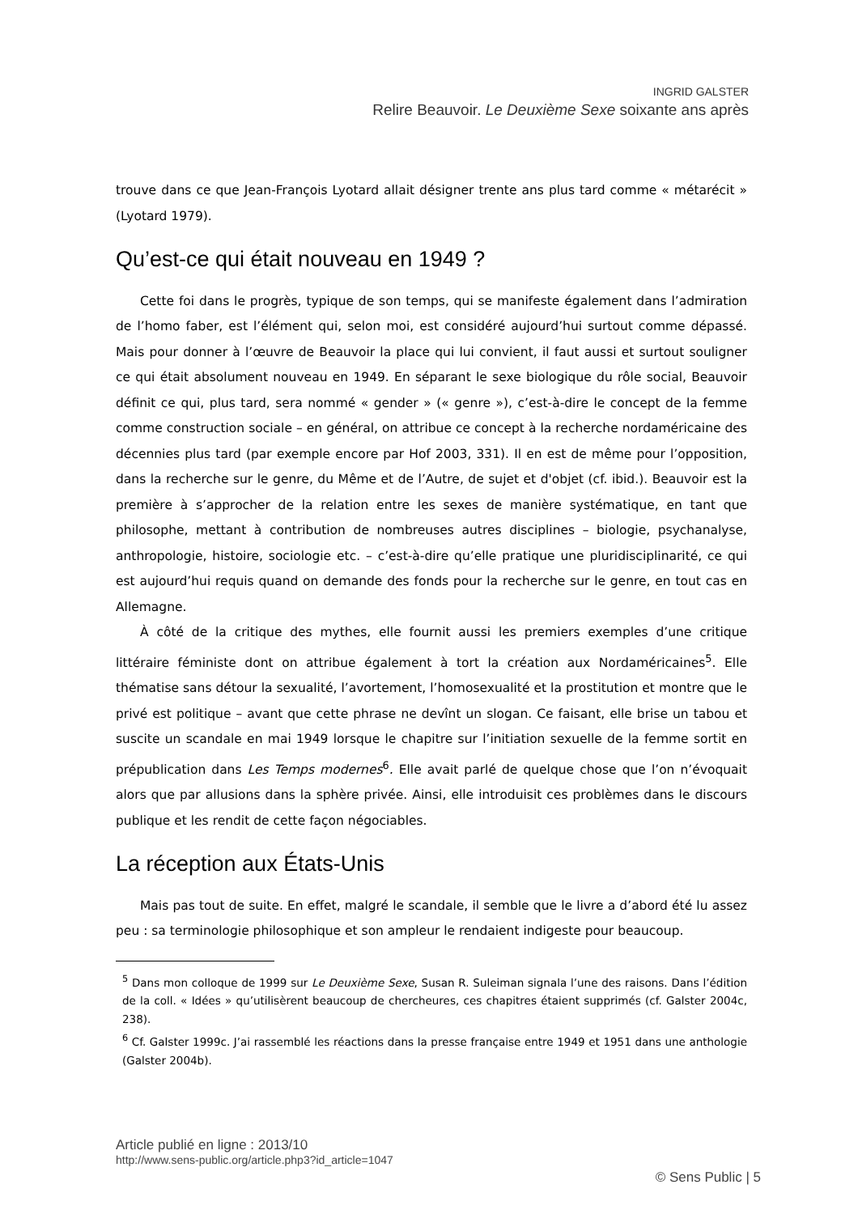INGRID GALSTER
Relire Beauvoir. Le Deuxième Sexe soixante ans après
trouve dans ce que Jean-François Lyotard allait désigner trente ans plus tard comme « métarécit » (Lyotard 1979).
Qu’est-ce qui était nouveau en 1949 ?
Cette foi dans le progrès, typique de son temps, qui se manifeste également dans l’admiration de l’homo faber, est l’élément qui, selon moi, est considéré aujourd’hui surtout comme dépassé. Mais pour donner à l’œuvre de Beauvoir la place qui lui convient, il faut aussi et surtout souligner ce qui était absolument nouveau en 1949. En séparant le sexe biologique du rôle social, Beauvoir définit ce qui, plus tard, sera nommé « gender » (« genre »), c’est-à-dire le concept de la femme comme construction sociale – en général, on attribue ce concept à la recherche nordaméricaine des décennies plus tard (par exemple encore par Hof 2003, 331). Il en est de même pour l’opposition, dans la recherche sur le genre, du Même et de l’Autre, de sujet et d'objet (cf. ibid.). Beauvoir est la première à s’approcher de la relation entre les sexes de manière systématique, en tant que philosophe, mettant à contribution de nombreuses autres disciplines – biologie, psychanalyse, anthropologie, histoire, sociologie etc. – c’est-à-dire qu’elle pratique une pluridisciplinarité, ce qui est aujourd’hui requis quand on demande des fonds pour la recherche sur le genre, en tout cas en Allemagne.
À côté de la critique des mythes, elle fournit aussi les premiers exemples d’une critique littéraire féministe dont on attribue également à tort la création aux Nordaméricaines<sup>5</sup>. Elle thématise sans détour la sexualité, l’avortement, l’homosexualité et la prostitution et montre que le privé est politique – avant que cette phrase ne devînt un slogan. Ce faisant, elle brise un tabou et suscite un scandale en mai 1949 lorsque le chapitre sur l’initiation sexuelle de la femme sortit en prépublication dans Les Temps modernes<sup>6</sup>. Elle avait parlé de quelque chose que l’on n’évoquait alors que par allusions dans la sphère privée. Ainsi, elle introduisit ces problèmes dans le discours publique et les rendit de cette façon négociables.
La réception aux États-Unis
Mais pas tout de suite. En effet, malgré le scandale, il semble que le livre a d’abord été lu assez peu : sa terminologie philosophique et son ampleur le rendaient indigeste pour beaucoup.
<sup>5</sup> Dans mon colloque de 1999 sur Le Deuxième Sexe, Susan R. Suleiman signala l’une des raisons. Dans l’édition de la coll. « Idées » qu’utilisèrent beaucoup de chercheures, ces chapitres étaient supprimés (cf. Galster 2004c, 238).
<sup>6</sup> Cf. Galster 1999c. J’ai rassemblé les réactions dans la presse française entre 1949 et 1951 dans une anthologie (Galster 2004b).
Article publié en ligne : 2013/10
http://www.sens-public.org/article.php3?id_article=1047
© Sens Public | 5